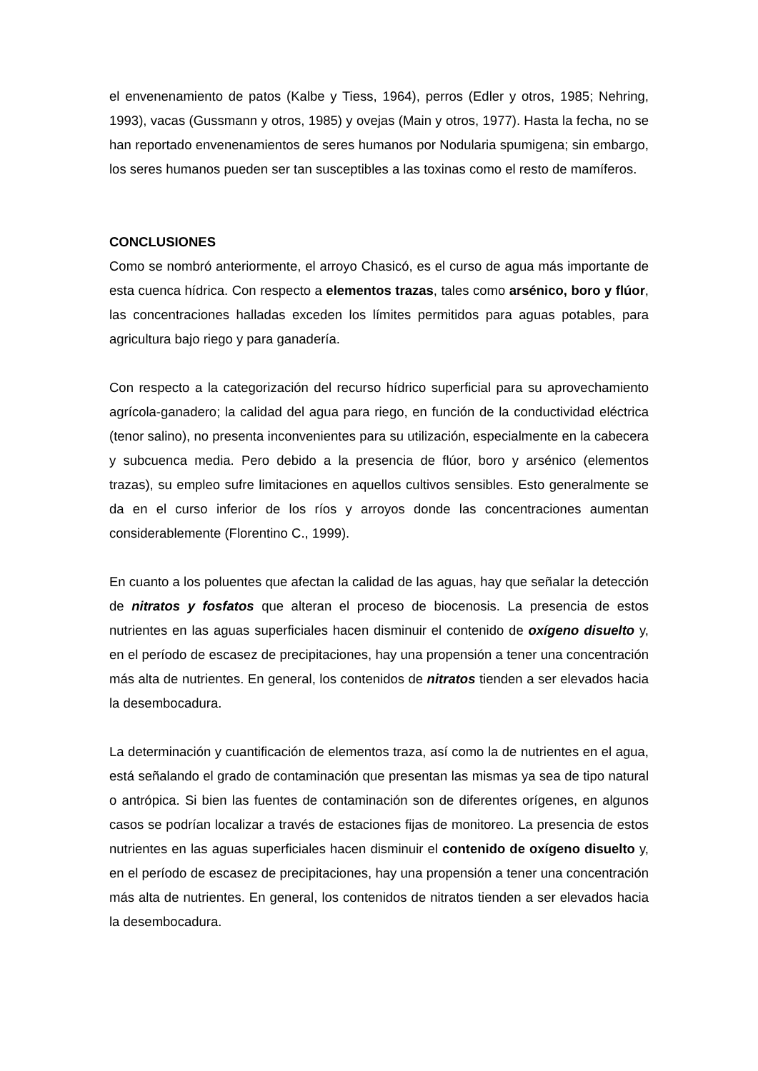el envenenamiento de patos (Kalbe y Tiess, 1964), perros (Edler y otros, 1985; Nehring, 1993), vacas (Gussmann y otros, 1985) y ovejas (Main y otros, 1977). Hasta la fecha, no se han reportado envenenamientos de seres humanos por Nodularia spumigena; sin embargo, los seres humanos pueden ser tan susceptibles a las toxinas como el resto de mamíferos.
CONCLUSIONES
Como se nombró anteriormente, el arroyo Chasicó, es el curso de agua más importante de esta cuenca hídrica. Con respecto a elementos trazas, tales como arsénico, boro y flúor, las concentraciones halladas exceden los límites permitidos para aguas potables, para agricultura bajo riego y para ganadería.
Con respecto a la categorización del recurso hídrico superficial para su aprovechamiento agrícola-ganadero; la calidad del agua para riego, en función de la conductividad eléctrica (tenor salino), no presenta inconvenientes para su utilización, especialmente en la cabecera y subcuenca media. Pero debido a la presencia de flúor, boro y arsénico (elementos trazas), su empleo sufre limitaciones en aquellos cultivos sensibles. Esto generalmente se da en el curso inferior de los ríos y arroyos donde las concentraciones aumentan considerablemente (Florentino C., 1999).
En cuanto a los poluentes que afectan la calidad de las aguas, hay que señalar la detección de nitratos y fosfatos que alteran el proceso de biocenosis. La presencia de estos nutrientes en las aguas superficiales hacen disminuir el contenido de oxígeno disuelto y, en el período de escasez de precipitaciones, hay una propensión a tener una concentración más alta de nutrientes. En general, los contenidos de nitratos tienden a ser elevados hacia la desembocadura.
La determinación y cuantificación de elementos traza, así como la de nutrientes en el agua, está señalando el grado de contaminación que presentan las mismas ya sea de tipo natural o antrópica. Si bien las fuentes de contaminación son de diferentes orígenes, en algunos casos se podrían localizar a través de estaciones fijas de monitoreo. La presencia de estos nutrientes en las aguas superficiales hacen disminuir el contenido de oxígeno disuelto y, en el período de escasez de precipitaciones, hay una propensión a tener una concentración más alta de nutrientes. En general, los contenidos de nitratos tienden a ser elevados hacia la desembocadura.